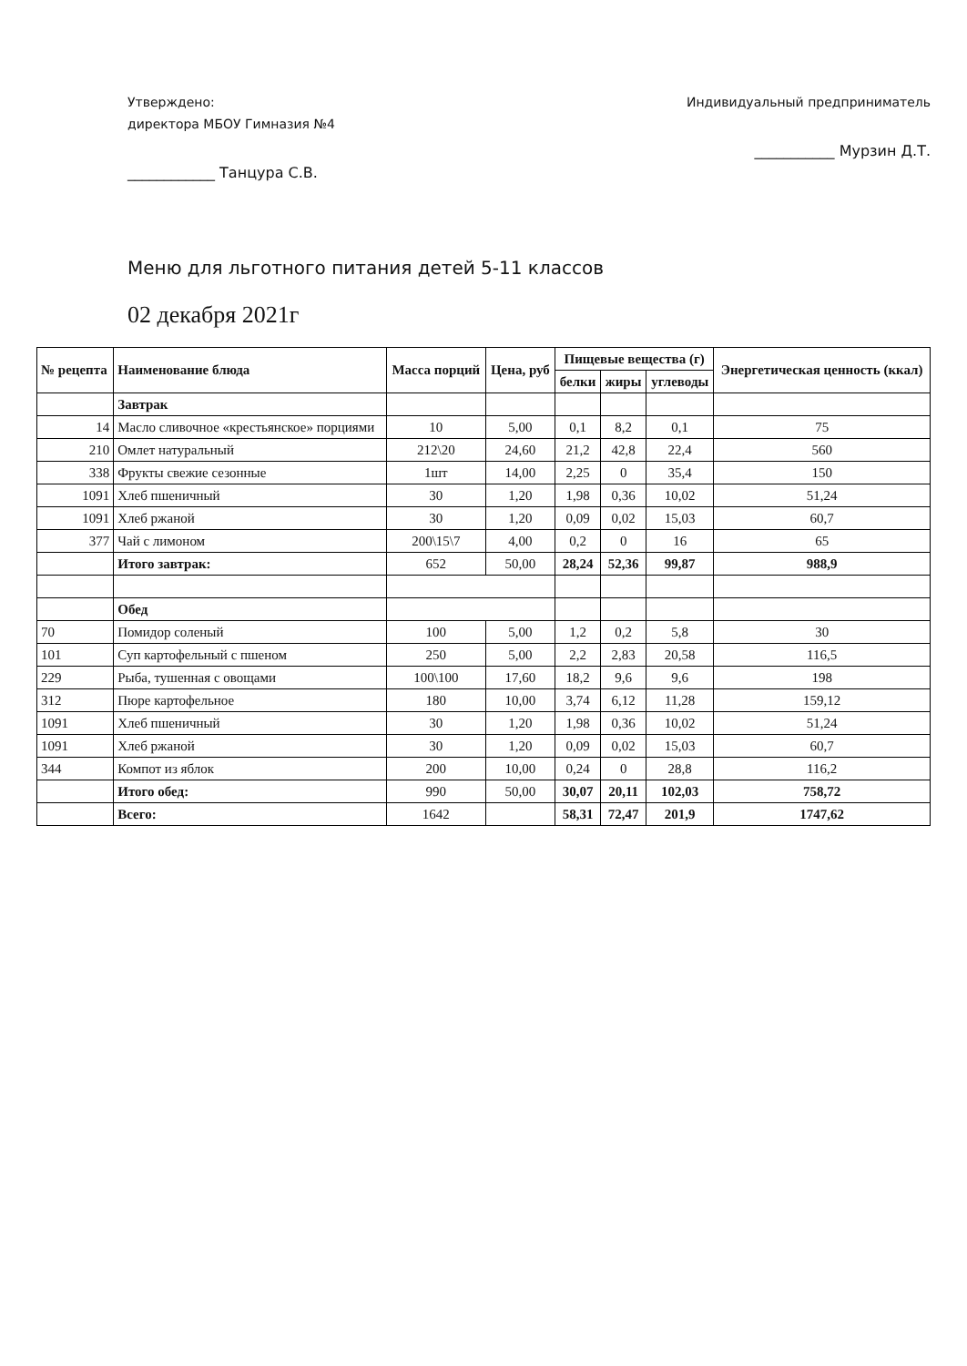Утверждено:
директора МБОУ Гимназия №4
____________ Танцура С.В.
Индивидуальный предприниматель
___________ Мурзин Д.Т.
Меню для льготного питания детей 5-11 классов
02 декабря 2021г
| № рецепта | Наименование блюда | Масса порций | Цена, руб | Пищевые вещества (г) | | | Энергетическая ценность (ккал) |
| --- | --- | --- | --- | --- | --- | --- | --- |
| | | | | белки | жиры | углеводы | |
| | Завтрак | | | | | | |
| 14 | Масло сливочное «крестьянское» порциями | 10 | 5,00 | 0,1 | 8,2 | 0,1 | 75 |
| 210 | Омлет натуральный | 212\20 | 24,60 | 21,2 | 42,8 | 22,4 | 560 |
| 338 | Фрукты свежие сезонные | 1шт | 14,00 | 2,25 | 0 | 35,4 | 150 |
| 1091 | Хлеб пшеничный | 30 | 1,20 | 1,98 | 0,36 | 10,02 | 51,24 |
| 1091 | Хлеб ржаной | 30 | 1,20 | 0,09 | 0,02 | 15,03 | 60,7 |
| 377 | Чай с лимоном | 200\15\7 | 4,00 | 0,2 | 0 | 16 | 65 |
| | Итого завтрак: | 652 | 50,00 | 28,24 | 52,36 | 99,87 | 988,9 |
| | Обед | | | | | | |
| 70 | Помидор соленый | 100 | 5,00 | 1,2 | 0,2 | 5,8 | 30 |
| 101 | Суп картофельный с пшеном | 250 | 5,00 | 2,2 | 2,83 | 20,58 | 116,5 |
| 229 | Рыба, тушенная с овощами | 100\100 | 17,60 | 18,2 | 9,6 | 9,6 | 198 |
| 312 | Пюре картофельное | 180 | 10,00 | 3,74 | 6,12 | 11,28 | 159,12 |
| 1091 | Хлеб пшеничный | 30 | 1,20 | 1,98 | 0,36 | 10,02 | 51,24 |
| 1091 | Хлеб ржаной | 30 | 1,20 | 0,09 | 0,02 | 15,03 | 60,7 |
| 344 | Компот из яблок | 200 | 10,00 | 0,24 | 0 | 28,8 | 116,2 |
| | Итого обед: | 990 | 50,00 | 30,07 | 20,11 | 102,03 | 758,72 |
| | Всего: | 1642 | | 58,31 | 72,47 | 201,9 | 1747,62 |